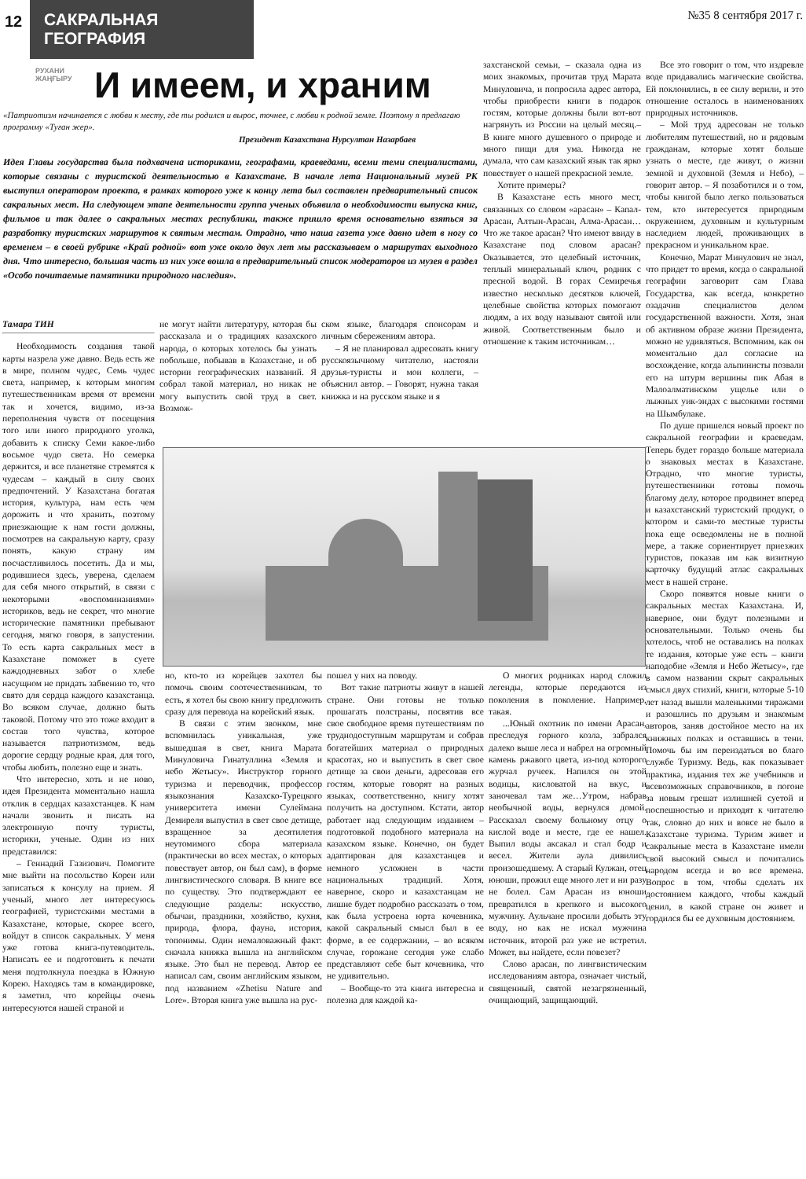12
САКРАЛЬНАЯ ГЕОГРАФИЯ
№35 8 сентября 2017 г.
РУХАНИ
ЖАҢҒЫРУ
И имеем, и храним
«Патриотизм начинается с любви к месту, где ты родился и вырос, точнее, с любви к родной земле. Поэтому я предлагаю программу «Туған жер».
Президент Казахстана Нурсултан Назарбаев
Идея Главы государства была подхвачена историками, географами, краеведами, всеми теми специалистами, которые связаны с туристской деятельностью в Казахстане. В начале лета Национальный музей РК выступил оператором проекта, в рамках которого уже к концу лета был составлен предварительный список сакральных мест. На следующем этапе деятельности группа ученых объявила о необходимости выпуска книг, фильмов и так далее о сакральных местах республики, также пришло время основательно взяться за разработку туристских маршрутов к святым местам. Отрадно, что наша газета уже давно идет в ногу со временем – в своей рубрике «Край родной» вот уже около двух лет мы рассказываем о маршрутах выходного дня. Что интересно, большая часть из них уже вошла в предварительный список модераторов из музея в раздел «Особо почитаемые памятники природного наследия».
захстанской семьи, – сказала одна из моих знакомых, прочитав труд Марата Минуловича, и попросила адрес автора, чтобы приобрести книги в подарок гостям, которые должны были вот-вот нагрянуть из России на целый месяц.– В книге много душевного о природе и много пищи для ума. Никогда не думала, что сам казахский язык так ярко повествует о нашей прекрасной земле.
Хотите примеры?
В Казахстане есть много мест, связанных со словом «арасан» – Капал-Арасан, Алтын-Арасан, Алма-Арасан… Что же такое арасан? Что имеют ввиду в Казахстане под словом арасан? Оказывается, это целебный источник, теплый минеральный ключ, родник с пресной водой. В горах Семиречья известно несколько десятков ключей, целебные свойства которых помогают людям, а их воду называют святой или живой. Соответственным было и отношение к таким источникам…
Все это говорит о том, что издревле воде придавались магические свойства. Ей поклонялись, в ее силу верили, и это отношение осталось в наименованиях природных источников.
– Мой труд адресован не только любителям путешествий, но и рядовым гражданам, которые хотят больше узнать о месте, где живут, о жизни земной и духовной (Земля и Небо), – говорит автор. – Я позаботился и о том, чтобы книгой было легко пользоваться тем, кто интересуется природным окружением, духовным и культурным наследием людей, проживающих в прекрасном и уникальном крае.
Конечно, Марат Минулович не знал, что придет то время, когда о сакральной географии заговорит сам Глава Государства, как всегда, конкретно озадачив специалистов делом государственной важности. Хотя, зная об активном образе жизни Президента, можно не удивляться. Вспомним, как он моментально дал согласие на восхождение, когда альпинисты позвали его на штурм вершины пик Абая в Малоалматинском ущелье или о лыжных уик-эндах с высокими гостями на Шымбулаке.
По душе пришелся новый проект по сакральной географии и краеведам. Теперь будет гораздо больше материала о знаковых местах в Казахстане. Отрадно, что многие туристы, путешественники готовы помочь благому делу, которое продвинет вперед и казахстанский туристский продукт, о котором и сами-то местные туристы пока еще осведомлены не в полной мере, а также сориентирует приезжих туристов, показав им как визитную карточку будущий атлас сакральных мест в нашей стране.
Скоро появятся новые книги о сакральных местах Казахстана. И, наверное, они будут полезными и основательными. Только очень бы хотелось, чтоб не оставались на полках те издания, которые уже есть – книги наподобие «Земля и Небо Жетысу», где в самом названии скрыт сакральных смысл двух стихий, книги, которые 5-10 лет назад вышли маленькими тиражами и разошлись по друзьям и знакомым авторов, заняв достойное место на их книжных полках и оставшись в тени. Помочь бы им переиздаться во благо службе Туризму. Ведь, как показывает практика, издания тех же учебников и всевозможных справочников, в погоне за новым грешат излишней суетой и поспешностью и приходят к читателю так, словно до них и вовсе не было в Казахстане туризма. Туризм живет и сакральные места в Казахстане имели свой высокий смысл и почитались народом всегда и во все времена. Вопрос в том, чтобы сделать их достоянием каждого, чтобы каждый ценил, в какой стране он живет и гордился бы ее духовным достоянием.
Тамара ТИН
Необходимость создания такой карты назрела уже давно. Ведь есть же в мире, полном чудес, Семь чудес света, например, к которым многим путешественникам время от времени так и хочется, видимо, из-за переполнения чувств от посещения того или иного природного уголка, добавить к списку Семи какое-либо восьмое чудо света. Но семерка держится, и все планетяне стремятся к чудесам – каждый в силу своих предпочтений. У Казахстана богатая история, культура, нам есть чем дорожить и что хранить, поэтому приезжающие к нам гости должны, посмотрев на сакральную карту, сразу понять, какую страну им посчастливилось посетить. Да и мы, родившиеся здесь, уверена, сделаем для себя много открытий, в связи с некоторыми «воспоминаниями» историков, ведь не секрет, что многие исторические памятники пребывают сегодня, мягко говоря, в запустении. То есть карта сакральных мест в Казахстане поможет в суете каждодневных забот о хлебе насущном не придать забвению то, что свято для сердца каждого казахстанца. Во всяком случае, должно быть таковой. Потому что это тоже входит в состав того чувства, которое называется патриотизмом, ведь дорогие сердцу родные края, для того, чтобы любить, полезно еще и знать.
Что интересно, хоть и не ново, идея Президента моментально нашла отклик в сердцах казахстанцев. К нам начали звонить и писать на электронную почту туристы, историки, ученые. Один из них представился:
– Геннадий Газизович. Помогите мне выйти на посольство Кореи или записаться к консулу на прием. Я ученый, много лет интересуюсь географией, туристскими местами в Казахстане, которые, скорее всего, войдут в список сакральных. У меня уже готова книга-путеводитель. Написать ее и подготовить к печати меня подтолкнула поездка в Южную Корею. Находясь там в командировке, я заметил, что корейцы очень интересуются нашей страной и
не могут найти литературу, которая бы рассказала и о традициях казахского народа, о которых хотелось бы узнать побольше, побывав в Казахстане, и об истории географических названий. Я собрал такой материал, но никак не могу выпустить свой труд в свет. Возмож-
ском языке, благодаря спонсорам и личным сбережениям автора.
– Я не планировал адресовать книгу русскоязычному читателю, настояли друзья-туристы и мои коллеги, – объяснил автор. – Говорят, нужна такая книжка и на русском языке и я
но, кто-то из корейцев захотел бы помочь своим соотечественникам, то есть, я хотел бы свою книгу предложить сразу для перевода на корейский язык.
В связи с этим звонком, мне вспомнилась уникальная, уже вышедшая в свет, книга Марата Минуловича Гинатуллина «Земля и небо Жетысу». Инструктор горного туризма и переводчик, профессор языкознания Казахско-Турецкого университета имени Сулеймана Демиреля выпустил в свет свое детище, взращенное за десятилетия неутомимого сбора материала (практически во всех местах, о которых повествует автор, он был сам), в форме лингвистического словаря. В книге все по существу. Это подтверждают ее следующие разделы: искусство, обычаи, праздники, хозяйство, кухня, природа, флора, фауна, история, топонимы. Один немаловажный факт: сначала книжка вышла на английском языке. Это был не перевод. Автор ее написал сам, своим английским языком, под названием «Zhetisu Nature and Lore». Вторая книга уже вышла на рус-
пошел у них на поводу.
Вот такие патриоты живут в нашей стране. Они готовы не только прошагать полстраны, посвятив все свое свободное время путешествиям по труднодоступным маршрутам и собрав богатейших материал о природных красотах, но и выпустить в свет свое детище за свои деньги, адресовав его гостям, которые говорят на разных языках, соответственно, книгу хотят получить на доступном. Кстати, автор работает над следующим изданием – подготовкой подобного материала на казахском языке. Конечно, он будет адаптирован для казахстанцев и немного усложнен в части национальных традиций. Хотя, наверное, скоро и казахстанцам не лишне будет подробно рассказать о том, как была устроена юрта кочевника, какой сакральный смысл был в ее форме, в ее содержании, – во всяком случае, горожане сегодня уже слабо представляют себе быт кочевника, что не удивительно.
– Вообще-то эта книга интересна и полезна для каждой ка-
О многих родниках народ сложил легенды, которые передаются из поколения в поколение. Например, такая.
...Юный охотник по имени Арасан, преследуя горного козла, забрался далеко выше леса и набрел на огромный камень ржавого цвета, из-под которого журчал ручеек. Напился он этой водицы, кисловатой на вкус, и заночевал там же…Утром, набрав необычной воды, вернулся домой. Рассказал своему больному отцу о кислой воде и месте, где ее нашел. Выпил воды аксакал и стал бодр и весел. Жители аула дивились произошедшему. А старый Кулжан, отец юноши, прожил еще много лет и ни разу не болел. Сам Арасан из юноши превратился в крепкого и высокого мужчину. Аульчане просили добыть эту воду, но как не искал мужчина источник, второй раз уже не встретил. Может, вы найдете, если повезет?
Слово арасан, по лингвистическим исследованиям автора, означает чистый, священный, святой незагрязненный, очищающий, защищающий.